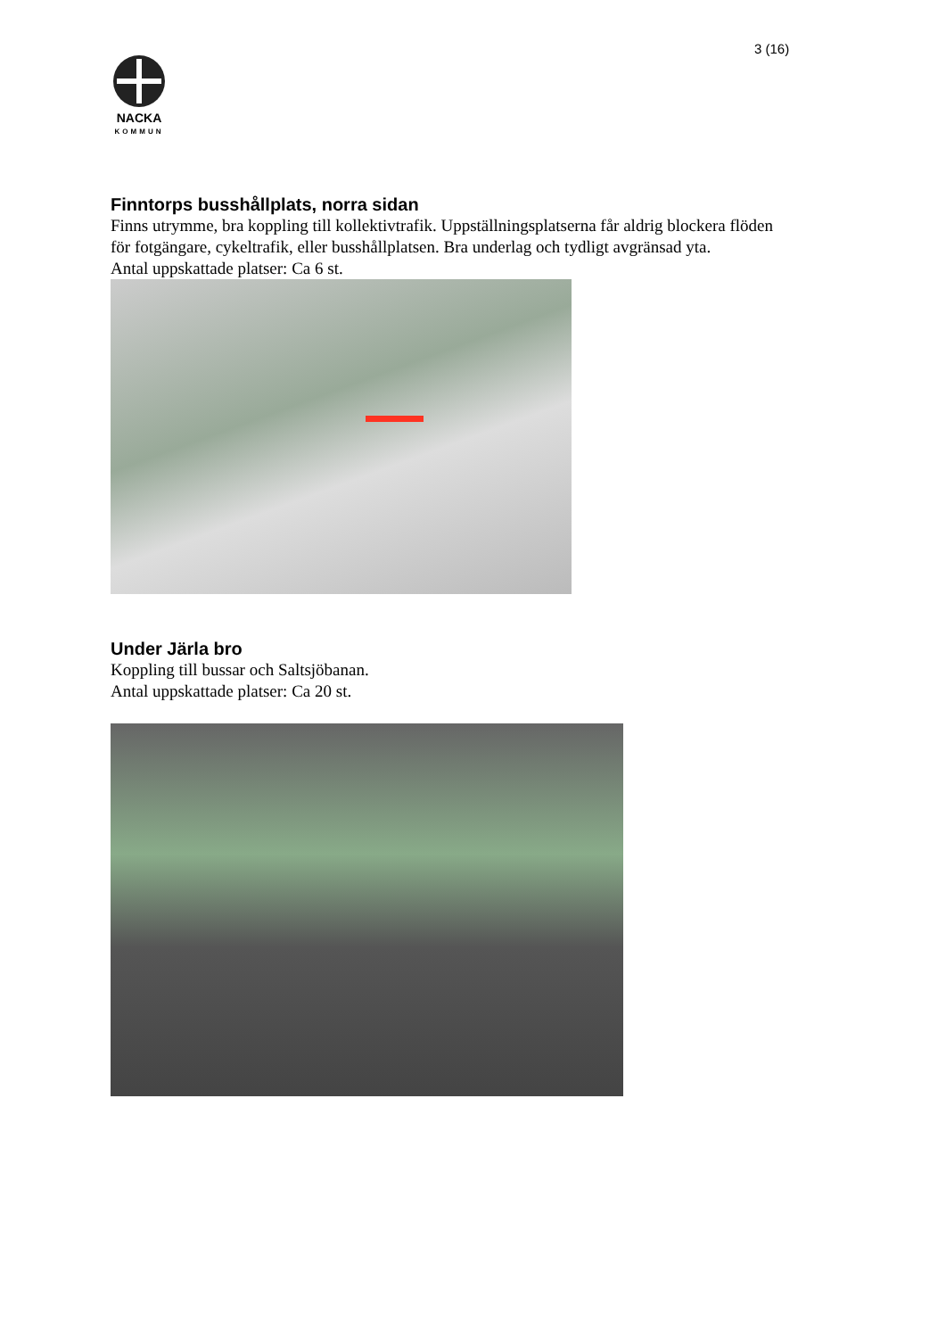3 (16)
NACKA
KOMMUN
Finntorps busshållplats, norra sidan
Finns utrymme, bra koppling till kollektivtrafik. Uppställningsplatserna får aldrig blockera flöden för fotgängare, cykeltrafik, eller busshållplatsen. Bra underlag och tydligt avgränsad yta.
Antal uppskattade platser: Ca 6 st.
Under Järla bro
Koppling till bussar och Saltsjöbanan.
Antal uppskattade platser: Ca 20 st.